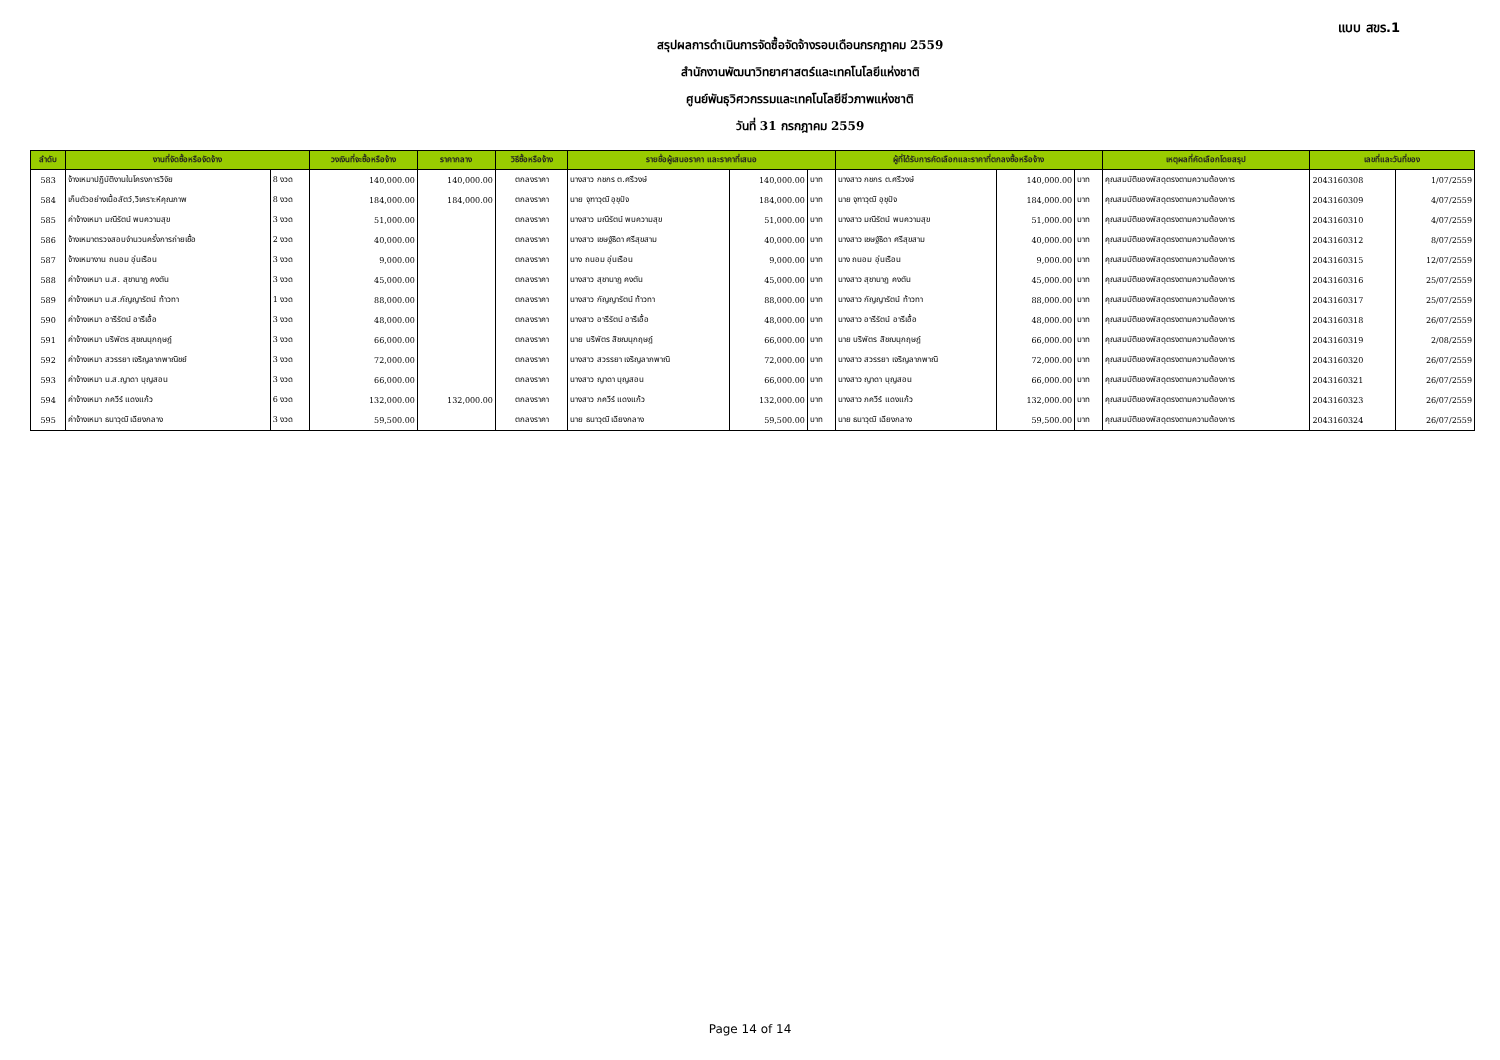แบบ สขร.1
สรุปผลการดำเนินการจัดซื้อจัดจ้างรอบเดือนกรกฎาคม 2559
สำนักงานพัฒนาวิทยาศาสตร์และเทคโนโลยีแห่งชาติ
ศูนย์พันธุวิศวกรรมและเทคโนโลยีชีวภาพแห่งชาติ
วันที่ 31 กรกฎาคม 2559
| ลำดับ | งานที่จัดซื้อหรือจัดจ้าง | | วงเงินที่จะซื้อหรือจ้าง | ราคากลาง | วิธีซื้อหรือจ้าง | รายชื่อผู้เสนอราคา และราคาที่เสนอ | | | ผู้ที่ได้รับการคัดเลือกและราคาที่ตกลงซื้อหรือจ้าง | | | เหตุผลที่คัดเลือกโดยสรุป | เลขที่และวันที่ของ | |
| --- | --- | --- | --- | --- | --- | --- | --- | --- | --- | --- | --- | --- | --- | --- |
| 583 | จ้างเหมาปฏิบัติงานในโครงการวิจัย | 8 งวด | 140,000.00 | 140,000.00 | ตกลงราคา | นางสาว กชกร ต.ศรีวงษ์ | 140,000.00 | บาท | นางสาว กชกร ต.ศรีวงษ์ | 140,000.00 | บาท | คุณสมบัติของพัสดุตรงตามความต้องการ | 2043160308 | 1/07/2559 |
| 584 | เก็บตัวอย่างเนื้อสัตว์,วิเคราะห์คุณภาพ | 8 งวด | 184,000.00 | 184,000.00 | ตกลงราคา | นาย จุฑาวุฒิ อุชุปัจ | 184,000.00 | บาท | นาย จุฑาวุฒิ อุชุปัจ | 184,000.00 | บาท | คุณสมบัติของพัสดุตรงตามความต้องการ | 2043160309 | 4/07/2559 |
| 585 | ค่าจ้างเหมา มณีรัตน์ พบความสุข | 3 งวด | 51,000.00 | | ตกลงราคา | นางสาว มณีรัตน์ พบความสุข | 51,000.00 | บาท | นางสาว มณีรัตน์ พบความสุข | 51,000.00 | บาท | คุณสมบัติของพัสดุตรงตามความต้องการ | 2043160310 | 4/07/2559 |
| 586 | จ้างเหมาตรวจสอบจำนวนครั้งการถ่ายเชื้อ | 2 งวด | 40,000.00 | | ตกลงราคา | นางสาว เชษฐ์ธิดา ศรีสุขสาม | 40,000.00 | บาท | นางสาว เชษฐ์ธิดา ศรีสุขสาม | 40,000.00 | บาท | คุณสมบัติของพัสดุตรงตามความต้องการ | 2043160312 | 8/07/2559 |
| 587 | จ้างเหมางาน ถนอม อุ่นเรือน | 3 งวด | 9,000.00 | | ตกลงราคา | นาง ถนอม อุ่นเรือน | 9,000.00 | บาท | นาง ถนอม อุ่นเรือน | 9,000.00 | บาท | คุณสมบัติของพัสดุตรงตามความต้องการ | 2043160315 | 12/07/2559 |
| 588 | ค่าจ้างเหมา น.ส. สุชานาฏ คงตัน | 3 งวด | 45,000.00 | | ตกลงราคา | นางสาว สุชานาฏ คงตัน | 45,000.00 | บาท | นางสาว สุชานาฏ คงตัน | 45,000.00 | บาท | คุณสมบัติของพัสดุตรงตามความต้องการ | 2043160316 | 25/07/2559 |
| 589 | ค่าจ้างเหมา น.ส.กัญญารัตน์ ท้าวทา | 1 งวด | 88,000.00 | | ตกลงราคา | นางสาว กัญญารัตน์ ท้าวทา | 88,000.00 | บาท | นางสาว กัญญารัตน์ ท้าวทา | 88,000.00 | บาท | คุณสมบัติของพัสดุตรงตามความต้องการ | 2043160317 | 25/07/2559 |
| 590 | ค่าจ้างเหมา อารีรัตน์ อารีเอื้อ | 3 งวด | 48,000.00 | | ตกลงราคา | นางสาว อารีรัตน์ อารีเอื้อ | 48,000.00 | บาท | นางสาว อารีรัตน์ อารีเอื้อ | 48,000.00 | บาท | คุณสมบัติของพัสดุตรงตามความต้องการ | 2043160318 | 26/07/2559 |
| 591 | ค่าจ้างเหมา บริพัตร สุชณนุกฤษฎ์ | 3 งวด | 66,000.00 | | ตกลงราคา | นาย บริพัตร สิชฌนุกฤษฎ์ | 66,000.00 | บาท | นาย บริพัตร สิชฌนุกฤษฎ์ | 66,000.00 | บาท | คุณสมบัติของพัสดุตรงตามความต้องการ | 2043160319 | 2/08/2559 |
| 592 | ค่าจ้างเหมา สวรรยา เจริญลาภพาณิชย์ | 3 งวด | 72,000.00 | | ตกลงราคา | นางสาว สวรรยา เจริญลาภพาณิ | 72,000.00 | บาท | นางสาว สวรรยา เจริญลาภพาณิ | 72,000.00 | บาท | คุณสมบัติของพัสดุตรงตามความต้องการ | 2043160320 | 26/07/2559 |
| 593 | ค่าจ้างเหมา น.ส.ญาดา บุญสอน | 3 งวด | 66,000.00 | | ตกลงราคา | นางสาว ญาดา บุญสอน | 66,000.00 | บาท | นางสาว ญาดา บุญสอน | 66,000.00 | บาท | คุณสมบัติของพัสดุตรงตามความต้องการ | 2043160321 | 26/07/2559 |
| 594 | ค่าจ้างเหมา ภควีร์ แดงแก้ว | 6 งวด | 132,000.00 | 132,000.00 | ตกลงราคา | นางสาว ภควีร์ แดงแก้ว | 132,000.00 | บาท | นางสาว ภควีร์ แดงแก้ว | 132,000.00 | บาท | คุณสมบัติของพัสดุตรงตามความต้องการ | 2043160323 | 26/07/2559 |
| 595 | ค่าจ้างเหมา ธนาวุฒิ เฉียงกลาง | 3 งวด | 59,500.00 | | ตกลงราคา | นาย ธนาวุฒิ เฉียงกลาง | 59,500.00 | บาท | นาย ธนาวุฒิ เฉียงกลาง | 59,500.00 | บาท | คุณสมบัติของพัสดุตรงตามความต้องการ | 2043160324 | 26/07/2559 |
Page 14 of 14